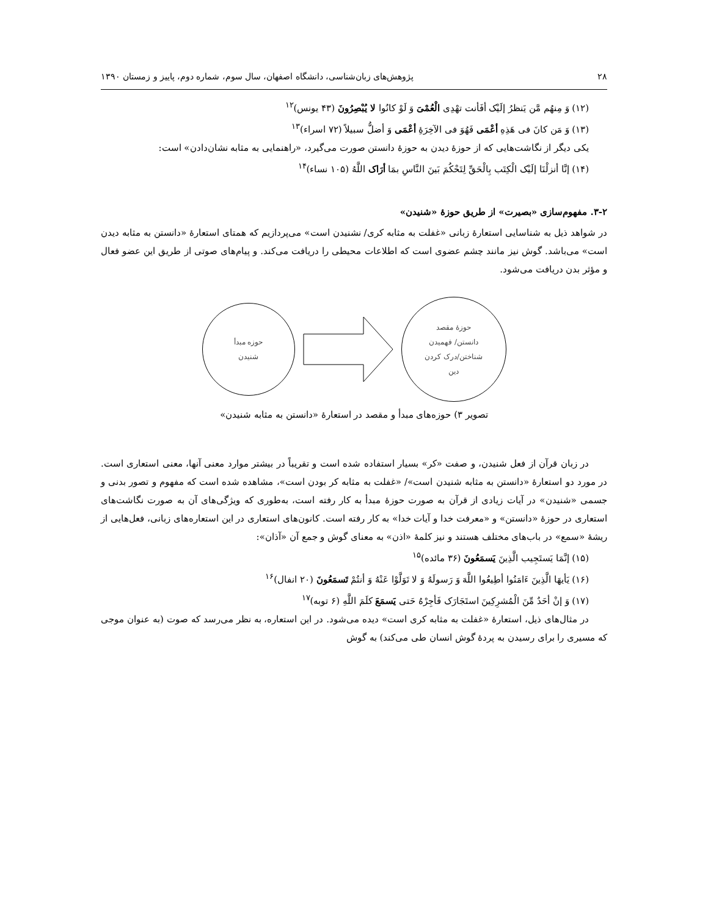۲۸ پژوهش‌های زبان‌شناسی، دانشگاه اصفهان، سال سوم، شماره دوم، پاییز و زمستان ۱۳۹۰
(۱۲) وَ مِنهُم مَّن یَنظرُ إلَیْک أفَأنت تهْدِی الْعُمْیَ وَ لَوْ کانُوا لا یُبْصِرُونَ (۴۳ یونس)<sup>۱۲</sup>
(۱۳) وَ مَن کانَ فی هَذِهِ أعْمَی فَهُوَ فی الآخِرَۀِ أعْمَی وَ أضلُّ سبیلاً (۷۲ اسراء)<sup>۱۳</sup>
یکی دیگر از نگاشت‌هایی که از حوزۀ دیدن به حوزۀ دانستن صورت می‌گیرد، «راهنمایی به مثابه نشان‌دادن» است:
(۱۴) إنَّا أنزلْنَا إلَیْک الْکِتَب بِالْحَقِّ لِتَحْکُمَ بَینَ النَّاسِ بمَا أرَاک اللَّهُ (۱۰۵ نساء)<sup>۱۴</sup>
۳-۲. مفهوم‌سازی «بصیرت» از طریق حوزۀ «شنیدن»
در شواهد ذیل به شناسایی استعارۀ زبانی «غفلت به مثابه کری/ نشنیدن است» می‌پردازیم که همتای استعارۀ «دانستن به مثابه دیدن است» می‌باشد. گوش نیز مانند چشم عضوی است که اطلاعات محیطی را دریافت می‌کند. و پیام‌های صوتی از طریق این عضو فعال و مؤثر بدن دریافت می‌شود.
حوزه مبدأ
شنیدن
حوزۀ مقصد
دانستن/ فهمیدن
شناختن/درک کردن
دین
تصویر ۳) حوزه‌های مبدأ و مقصد در استعارۀ «دانستن به مثابه شنیدن»
در زبان قرآن از فعل شنیدن، و صفت «کر» بسیار استفاده شده است و تقریباً در بیشتر موارد معنی آنها، معنی استعاری است. در مورد دو استعارۀ «دانستن به مثابه شنیدن است»/ «غفلت به مثابه کر بودن است»، مشاهده شده است که مفهوم و تصور بدنی و جسمی «شنیدن» در آیات زیادی از قرآن به صورت حوزۀ مبدأ به کار رفته است، به‌طوری که ویژگی‌های آن به صورت نگاشت‌های استعاری در حوزۀ «دانستن» و «معرفت خدا و آیات خدا» به کار رفته است. کانون‌های استعاری در این استعاره‌های زبانی، فعل‌هایی از ریشۀ «سمع» در باب‌های مختلف هستند و نیز کلمۀ «اذن» به معنای گوش و جمع آن «آذان»:
(۱۵) إنَّمَا یَستَجِیب الَّذِینَ یَسمَعُونَ (۳۶ مائده)<sup>۱۵</sup>
(۱۶) یَأیهَا الَّذِینَ ءَامَنُوا أطِیعُوا اللَّهَ وَ رَسولَهُ وَ لا تَوَلَّوْا عَنْهُ وَ أنتُمْ تَسمَعُونَ (۲۰ انفال)<sup>۱۶</sup>
(۱۷) وَ إنْ أحَدٌ مِّنَ الْمُشرِکِینَ استَجَارَک فَأجِرْهُ حَتی یَسمَعَ کلَمَ اللَّهِ (۶ توبه)<sup>۱۷</sup>
در مثال‌های ذیل، استعارۀ «غفلت به مثابه کری است» دیده می‌شود. در این استعاره، به نظر می‌رسد که صوت (به عنوان موجی که مسیری را برای رسیدن به پردۀ گوش انسان طی می‌کند) به گوش